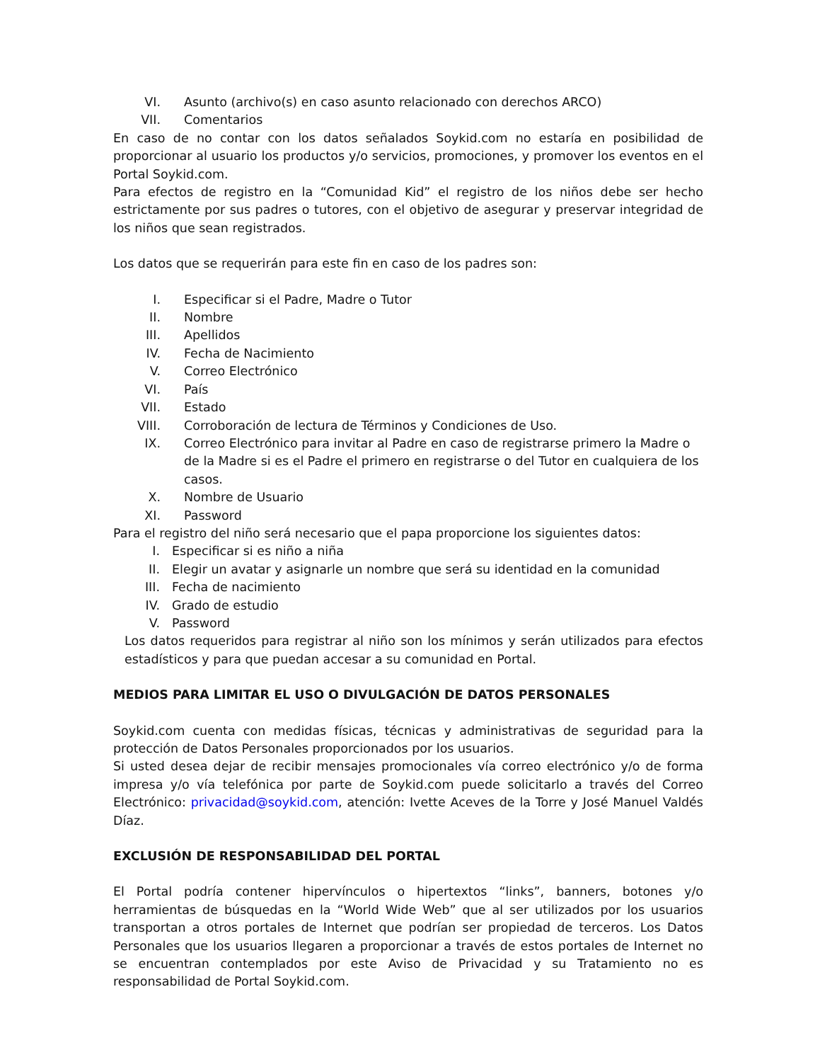VI. Asunto (archivo(s) en caso asunto relacionado con derechos ARCO)
VII. Comentarios
En caso de no contar con los datos señalados Soykid.com no estaría en posibilidad de proporcionar al usuario los productos y/o servicios, promociones, y promover los eventos en el Portal Soykid.com.
Para efectos de registro en la “Comunidad Kid” el registro de los niños debe ser hecho estrictamente por sus padres o tutores, con el objetivo de asegurar y preservar integridad de los niños que sean registrados.
Los datos que se requerirán para este fin en caso de los padres son:
I. Especificar si el Padre, Madre o Tutor
II. Nombre
III. Apellidos
IV. Fecha de Nacimiento
V. Correo Electrónico
VI. País
VII. Estado
VIII. Corroboración de lectura de Términos y Condiciones de Uso.
IX. Correo Electrónico para invitar al Padre en caso de registrarse primero la Madre o de la Madre si es el Padre el primero en registrarse o del Tutor en cualquiera de los casos.
X. Nombre de Usuario
XI. Password
Para el registro del niño será necesario que el papa proporcione los siguientes datos:
I. Especificar si es niño a niña
II. Elegir un avatar y asignarle un nombre que será su identidad en la comunidad
III. Fecha de nacimiento
IV. Grado de estudio
V. Password
Los datos requeridos para registrar al niño son los mínimos y serán utilizados para efectos estadísticos y para que puedan accesar a su comunidad en Portal.
MEDIOS PARA LIMITAR EL USO O DIVULGACIÓN DE DATOS PERSONALES
Soykid.com cuenta con medidas físicas, técnicas y administrativas de seguridad para la protección de Datos Personales proporcionados por los usuarios.
Si usted desea dejar de recibir mensajes promocionales vía correo electrónico y/o de forma impresa y/o vía telefónica por parte de Soykid.com puede solicitarlo a través del Correo Electrónico: privacidad@soykid.com, atención: Ivette Aceves de la Torre y José Manuel Valdés Díaz.
EXCLUSIÓN DE RESPONSABILIDAD DEL PORTAL
El Portal podría contener hipervínculos o hipertextos “links”, banners, botones y/o herramientas de búsquedas en la “World Wide Web” que al ser utilizados por los usuarios transportan a otros portales de Internet que podrían ser propiedad de terceros. Los Datos Personales que los usuarios llegaren a proporcionar a través de estos portales de Internet no se encuentran contemplados por este Aviso de Privacidad y su Tratamiento no es responsabilidad de Portal Soykid.com.